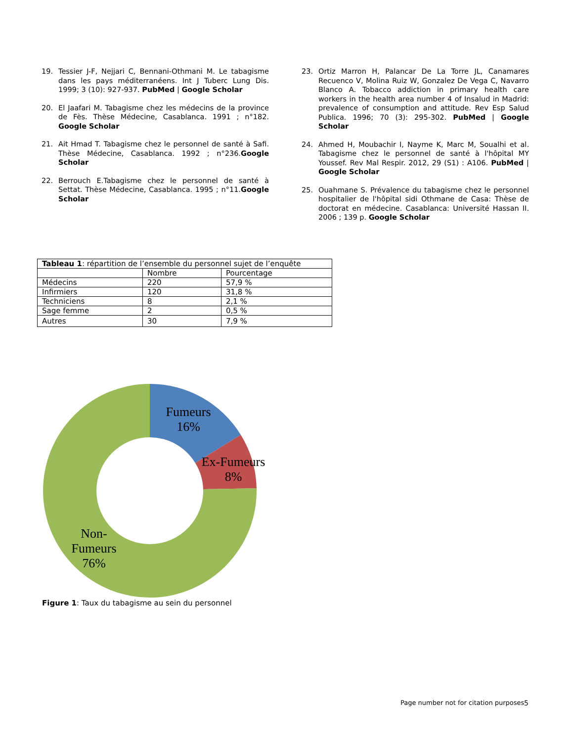19. Tessier J-F, Nejjari C, Bennani-Othmani M. Le tabagisme dans les pays méditerranéens. Int J Tuberc Lung Dis. 1999; 3 (10): 927-937. PubMed | Google Scholar
20. El Jaafari M. Tabagisme chez les médecins de la province de Fès. Thèse Médecine, Casablanca. 1991 ; n°182. Google Scholar
21. Ait Hmad T. Tabagisme chez le personnel de santé à Safi. Thèse Médecine, Casablanca. 1992 ; n°236.Google Scholar
22. Berrouch E.Tabagisme chez le personnel de santé à Settat. Thèse Médecine, Casablanca. 1995 ; n°11.Google Scholar
23. Ortiz Marron H, Palancar De La Torre JL, Canamares Recuenco V, Molina Ruiz W, Gonzalez De Vega C, Navarro Blanco A. Tobacco addiction in primary health care workers in the health area number 4 of Insalud in Madrid: prevalence of consumption and attitude. Rev Esp Salud Publica. 1996; 70 (3): 295-302. PubMed | Google Scholar
24. Ahmed H, Moubachir I, Nayme K, Marc M, Soualhi et al. Tabagisme chez le personnel de santé à l'hôpital MY Youssef. Rev Mal Respir. 2012, 29 (S1) : A106. PubMed | Google Scholar
25. Ouahmane S. Prévalence du tabagisme chez le personnel hospitalier de l'hôpital sidi Othmane de Casa: Thèse de doctorat en médecine. Casablanca: Université Hassan II. 2006 ; 139 p. Google Scholar
| Tableau 1 : répartition de l’ensemble du personnel sujet de l’enquête | | |
| | Nombre | Pourcentage |
| Médecins | 220 | 57,9 % |
| Infirmiers | 120 | 31,8 % |
| Techniciens | 8 | 2,1 % |
| Sage femme | 2 | 0,5 % |
| Autres | 30 | 7,9 % |
Fumeurs
16%
Ex-Fumeurs
8%
Non-
Fumeurs
76%
Figure 1: Taux du tabagisme au sein du personnel
Page number not for citation purposes
5